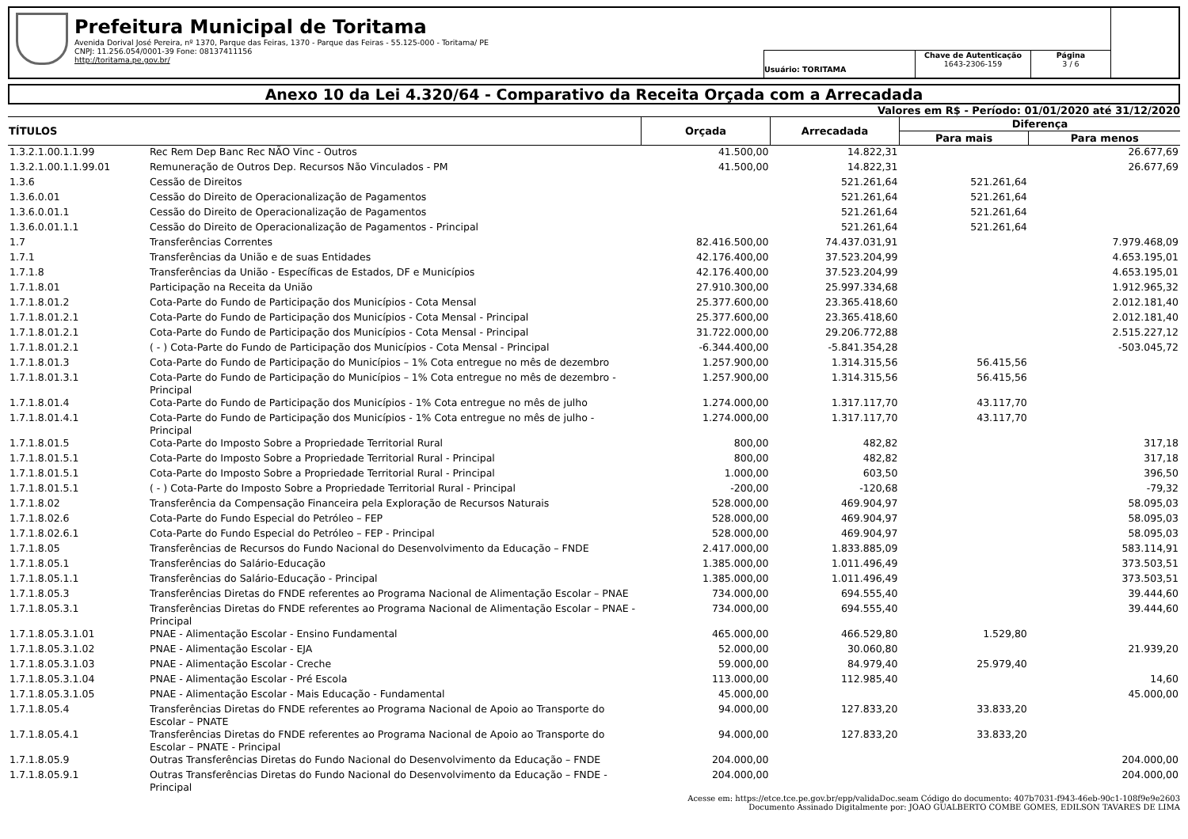Prefeitura Municipal de Toritama
Avenida Dorival José Pereira, nº 1370, Parque das Feiras, 1370 - Parque das Feiras - 55.125-000 - Toritama/ PE
CNPJ: 11.256.054/0001-39 Fone: 08137411156
http://toritama.pe.gov.br/
Usuário: TORITAMA
Chave de Autenticação
1643-2306-159
Página
3 / 6
Anexo 10 da Lei 4.320/64 - Comparativo da Receita Orçada com a Arrecadada
Valores em R$ - Período: 01/01/2020 até 31/12/2020
| TÍTULOS | | Orçada | Arrecadada | Diferença | |
| --- | --- | --- | --- | --- | --- |
| | | | | Para mais | Para menos |
| 1.3.2.1.00.1.1.99 | Rec Rem Dep Banc Rec NÃO Vinc - Outros | 41.500,00 | 14.822,31 | | 26.677,69 |
| 1.3.2.1.00.1.1.99.01 | Remuneração de Outros Dep. Recursos Não Vinculados - PM | 41.500,00 | 14.822,31 | | 26.677,69 |
| 1.3.6 | Cessão de Direitos | | 521.261,64 | 521.261,64 | |
| 1.3.6.0.01 | Cessão do Direito de Operacionalização de Pagamentos | | 521.261,64 | 521.261,64 | |
| 1.3.6.0.01.1 | Cessão do Direito de Operacionalização de Pagamentos | | 521.261,64 | 521.261,64 | |
| 1.3.6.0.01.1.1 | Cessão do Direito de Operacionalização de Pagamentos - Principal | | 521.261,64 | 521.261,64 | |
| 1.7 | Transferências Correntes | 82.416.500,00 | 74.437.031,91 | | 7.979.468,09 |
| 1.7.1 | Transferências da União e de suas Entidades | 42.176.400,00 | 37.523.204,99 | | 4.653.195,01 |
| 1.7.1.8 | Transferências da União - Específicas de Estados, DF e Municípios | 42.176.400,00 | 37.523.204,99 | | 4.653.195,01 |
| 1.7.1.8.01 | Participação na Receita da União | 27.910.300,00 | 25.997.334,68 | | 1.912.965,32 |
| 1.7.1.8.01.2 | Cota-Parte do Fundo de Participação dos Municípios - Cota Mensal | 25.377.600,00 | 23.365.418,60 | | 2.012.181,40 |
| 1.7.1.8.01.2.1 | Cota-Parte do Fundo de Participação dos Municípios - Cota Mensal - Principal | 25.377.600,00 | 23.365.418,60 | | 2.012.181,40 |
| 1.7.1.8.01.2.1 | Cota-Parte do Fundo de Participação dos Municípios - Cota Mensal - Principal | 31.722.000,00 | 29.206.772,88 | | 2.515.227,12 |
| 1.7.1.8.01.2.1 | ( - ) Cota-Parte do Fundo de Participação dos Municípios - Cota Mensal - Principal | -6.344.400,00 | -5.841.354,28 | | -503.045,72 |
| 1.7.1.8.01.3 | Cota-Parte do Fundo de Participação do Municípios – 1% Cota entregue no mês de dezembro | 1.257.900,00 | 1.314.315,56 | 56.415,56 | |
| 1.7.1.8.01.3.1 | Cota-Parte do Fundo de Participação do Municípios – 1% Cota entregue no mês de dezembro - Principal | 1.257.900,00 | 1.314.315,56 | 56.415,56 | |
| 1.7.1.8.01.4 | Cota-Parte do Fundo de Participação dos Municípios - 1% Cota entregue no mês de julho | 1.274.000,00 | 1.317.117,70 | 43.117,70 | |
| 1.7.1.8.01.4.1 | Cota-Parte do Fundo de Participação dos Municípios - 1% Cota entregue no mês de julho - Principal | 1.274.000,00 | 1.317.117,70 | 43.117,70 | |
| 1.7.1.8.01.5 | Cota-Parte do Imposto Sobre a Propriedade Territorial Rural | 800,00 | 482,82 | | 317,18 |
| 1.7.1.8.01.5.1 | Cota-Parte do Imposto Sobre a Propriedade Territorial Rural - Principal | 800,00 | 482,82 | | 317,18 |
| 1.7.1.8.01.5.1 | Cota-Parte do Imposto Sobre a Propriedade Territorial Rural - Principal | 1.000,00 | 603,50 | | 396,50 |
| 1.7.1.8.01.5.1 | ( - ) Cota-Parte do Imposto Sobre a Propriedade Territorial Rural - Principal | -200,00 | -120,68 | | -79,32 |
| 1.7.1.8.02 | Transferência da Compensação Financeira pela Exploração de Recursos Naturais | 528.000,00 | 469.904,97 | | 58.095,03 |
| 1.7.1.8.02.6 | Cota-Parte do Fundo Especial do Petróleo – FEP | 528.000,00 | 469.904,97 | | 58.095,03 |
| 1.7.1.8.02.6.1 | Cota-Parte do Fundo Especial do Petróleo – FEP - Principal | 528.000,00 | 469.904,97 | | 58.095,03 |
| 1.7.1.8.05 | Transferências de Recursos do Fundo Nacional do Desenvolvimento da Educação – FNDE | 2.417.000,00 | 1.833.885,09 | | 583.114,91 |
| 1.7.1.8.05.1 | Transferências do Salário-Educação | 1.385.000,00 | 1.011.496,49 | | 373.503,51 |
| 1.7.1.8.05.1.1 | Transferências do Salário-Educação - Principal | 1.385.000,00 | 1.011.496,49 | | 373.503,51 |
| 1.7.1.8.05.3 | Transferências Diretas do FNDE referentes ao Programa Nacional de Alimentação Escolar – PNAE | 734.000,00 | 694.555,40 | | 39.444,60 |
| 1.7.1.8.05.3.1 | Transferências Diretas do FNDE referentes ao Programa Nacional de Alimentação Escolar – PNAE - Principal | 734.000,00 | 694.555,40 | | 39.444,60 |
| 1.7.1.8.05.3.1.01 | PNAE - Alimentação Escolar - Ensino Fundamental | 465.000,00 | 466.529,80 | 1.529,80 | |
| 1.7.1.8.05.3.1.02 | PNAE - Alimentação Escolar - EJA | 52.000,00 | 30.060,80 | | 21.939,20 |
| 1.7.1.8.05.3.1.03 | PNAE - Alimentação Escolar - Creche | 59.000,00 | 84.979,40 | 25.979,40 | |
| 1.7.1.8.05.3.1.04 | PNAE - Alimentação Escolar - Pré Escola | 113.000,00 | 112.985,40 | | 14,60 |
| 1.7.1.8.05.3.1.05 | PNAE - Alimentação Escolar - Mais Educação - Fundamental | 45.000,00 | | | 45.000,00 |
| 1.7.1.8.05.4 | Transferências Diretas do FNDE referentes ao Programa Nacional de Apoio ao Transporte do Escolar – PNATE | 94.000,00 | 127.833,20 | 33.833,20 | |
| 1.7.1.8.05.4.1 | Transferências Diretas do FNDE referentes ao Programa Nacional de Apoio ao Transporte do Escolar – PNATE - Principal | 94.000,00 | 127.833,20 | 33.833,20 | |
| 1.7.1.8.05.9 | Outras Transferências Diretas do Fundo Nacional do Desenvolvimento da Educação – FNDE | 204.000,00 | | | 204.000,00 |
| 1.7.1.8.05.9.1 | Outras Transferências Diretas do Fundo Nacional do Desenvolvimento da Educação – FNDE - Principal | 204.000,00 | | | 204.000,00 |
Acesse em: https://etce.tce.pe.gov.br/epp/validaDoc.seam Código do documento: 407b7031-f943-46eb-90c1-108f9e9e2603
Documento Assinado Digitalmente por: JOAO GUALBERTO COMBE GOMES, EDILSON TAVARES DE LIMA